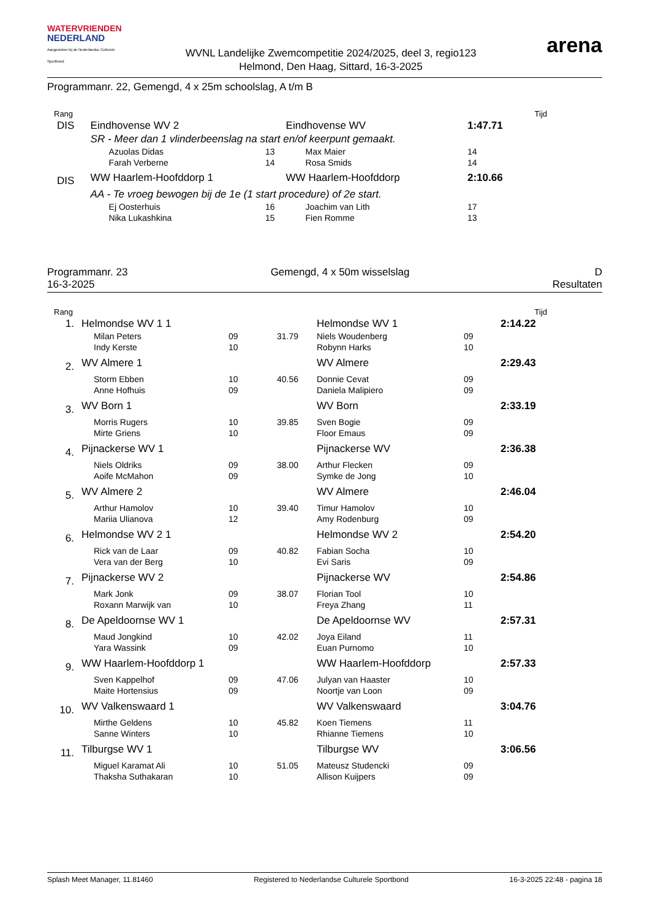WATERVRIENDEN
NEDERLAND
Aangesloten bij de Nederlandse Culturele Sportbond
WVNL Landelijke Zwemcompetitie 2024/2025, deel 3, regio123
Helmond, Den Haag, Sittard, 16-3-2025
arena
Programmanr. 22, Gemengd, 4 x 25m schoolslag, A t/m B
| Rang | | | | | Tijd |
| DIS | Eindhovense WV 2 | | | Eindhovense WV | 1:47.71 |
| | SR - Meer dan 1 vlinderbeenslag na start en/of keerpunt gemaakt. | | | | |
| | Azuolas Didas | 13 | | Max Maier | 14 |
| | Farah Verberne | 14 | | Rosa Smids | 14 |
| DIS | WW Haarlem-Hoofddorp 1 | | | WW Haarlem-Hoofddorp | 2:10.66 |
| | AA - Te vroeg bewogen bij de 1e (1 start procedure) of 2e start. | | | | |
| | Ej Oosterhuis | 16 | | Joachim van Lith | 17 |
| | Nika Lukashkina | 15 | | Fien Romme | 13 |
Programmanr. 23
16-3-2025
Gemengd, 4 x 50m wisselslag D
Resultaten
| Rang | | | | | | Tijd |
| 1. | Helmondse WV 1 1 | | | Helmondse WV 1 | | 2:14.22 |
| | Milan Peters | 09 | 31.79 | Niels Woudenberg | 09 | |
| | Indy Kerste | 10 | | Robynn Harks | 10 | |
| 2. | WV Almere 1 | | | WV Almere | | 2:29.43 |
| | Storm Ebben | 10 | 40.56 | Donnie Cevat | 09 | |
| | Anne Hofhuis | 09 | | Daniela Malipiero | 09 | |
| 3. | WV Born 1 | | | WV Born | | 2:33.19 |
| | Morris Rugers | 10 | 39.85 | Sven Bogie | 09 | |
| | Mirte Griens | 10 | | Floor Emaus | 09 | |
| 4. | Pijnackerse WV 1 | | | Pijnackerse WV | | 2:36.38 |
| | Niels Oldriks | 09 | 38.00 | Arthur Flecken | 09 | |
| | Aoife McMahon | 09 | | Symke de Jong | 10 | |
| 5. | WV Almere 2 | | | WV Almere | | 2:46.04 |
| | Arthur Hamolov | 10 | 39.40 | Timur Hamolov | 10 | |
| | Mariia Ulianova | 12 | | Amy Rodenburg | 09 | |
| 6. | Helmondse WV 2 1 | | | Helmondse WV 2 | | 2:54.20 |
| | Rick van de Laar | 09 | 40.82 | Fabian Socha | 10 | |
| | Vera van der Berg | 10 | | Evi Saris | 09 | |
| 7. | Pijnackerse WV 2 | | | Pijnackerse WV | | 2:54.86 |
| | Mark Jonk | 09 | 38.07 | Florian Tool | 10 | |
| | Roxann Marwijk van | 10 | | Freya Zhang | 11 | |
| 8. | De Apeldoornse WV 1 | | | De Apeldoornse WV | | 2:57.31 |
| | Maud Jongkind | 10 | 42.02 | Joya Eiland | 11 | |
| | Yara Wassink | 09 | | Euan Purnomo | 10 | |
| 9. | WW Haarlem-Hoofddorp 1 | | | WW Haarlem-Hoofddorp | | 2:57.33 |
| | Sven Kappelhof | 09 | 47.06 | Julyan van Haaster | 10 | |
| | Maite Hortensius | 09 | | Noortje van Loon | 09 | |
| 10. | WV Valkenswaard 1 | | | WV Valkenswaard | | 3:04.76 |
| | Mirthe Geldens | 10 | 45.82 | Koen Tiemens | 11 | |
| | Sanne Winters | 10 | | Rhianne Tiemens | 10 | |
| 11. | Tilburgse WV 1 | | | Tilburgse WV | | 3:06.56 |
| | Miguel Karamat Ali | 10 | 51.05 | Mateusz Studencki | 09 | |
| | Thaksha Suthakaran | 10 | | Allison Kuijpers | 09 | |
Splash Meet Manager, 11.81460 Registered to Nederlandse Culturele Sportbond 16-3-2025 22:48 - pagina 18